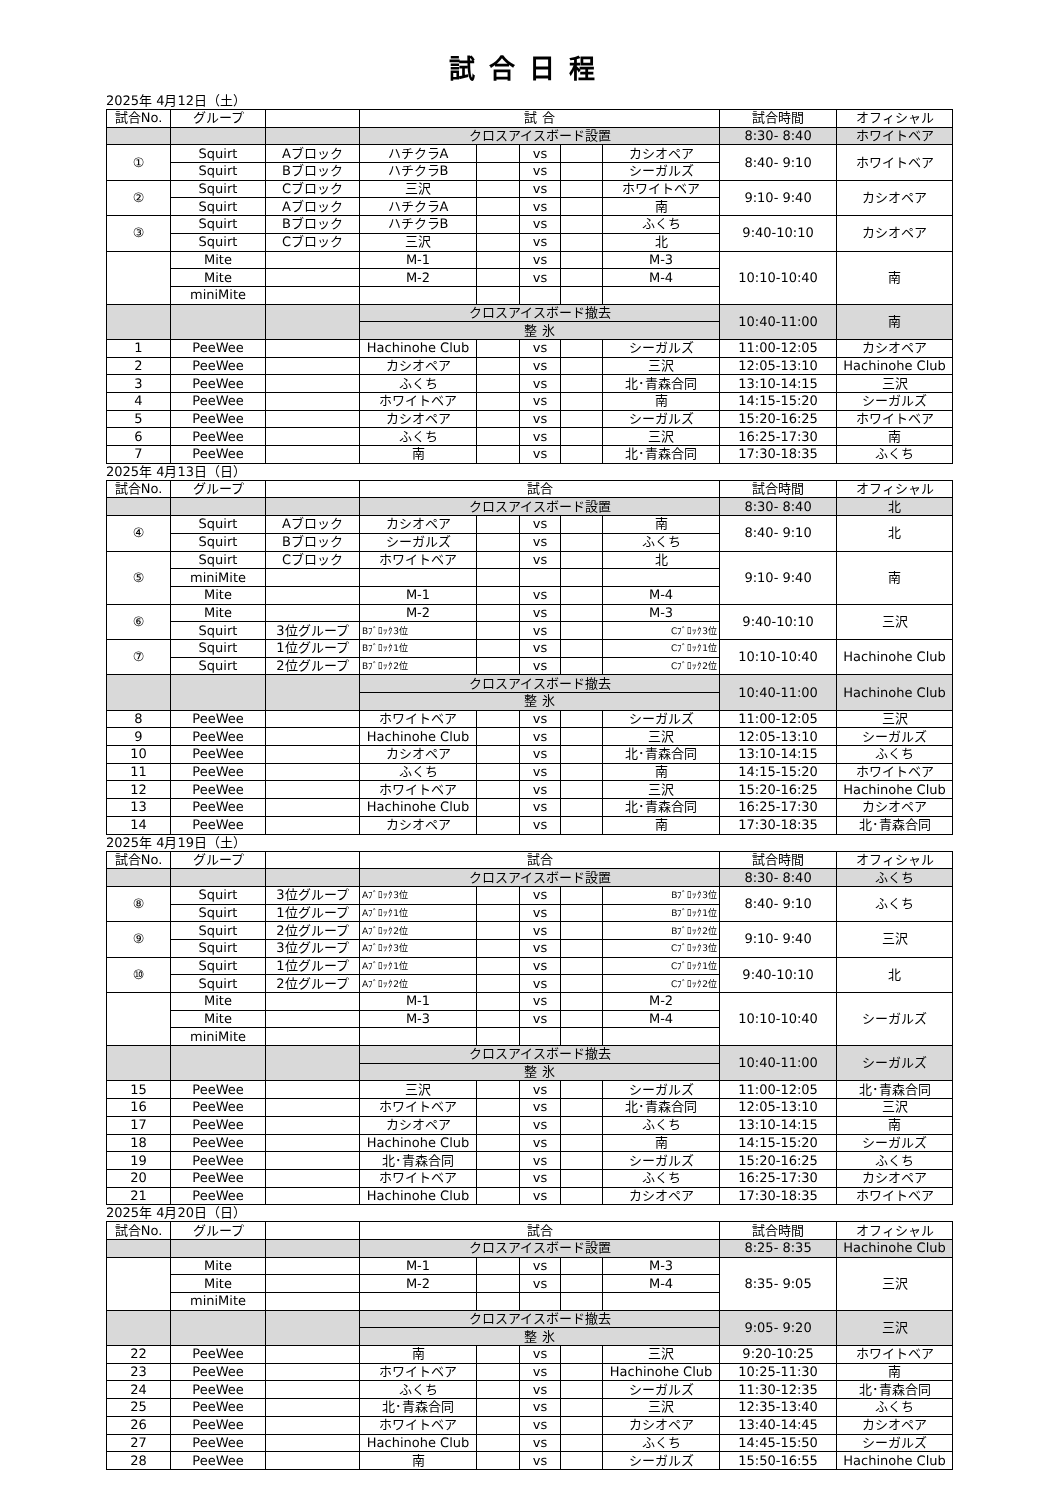試合日程
2025年 4月12日（土）
| 試合No. | グループ | | 試 合 | | | | | 試合時間 | オフィシャル |
| | | | クロスアイスボード設置 | | | | | 8:30- 8:40 | ホワイトベア |
| ① | Squirt | Aブロック | ハチクラA | | vs | | カシオペア | 8:40- 9:10 | ホワイトベア |
| | Squirt | Bブロック | ハチクラB | | vs | | シーガルズ | | |
| ② | Squirt | Cブロック | 三沢 | | vs | | ホワイトベア | 9:10- 9:40 | カシオペア |
| | Squirt | Aブロック | ハチクラA | | vs | | 南 | | |
| ③ | Squirt | Bブロック | ハチクラB | | vs | | ふくち | 9:40-10:10 | カシオペア |
| | Squirt | Cブロック | 三沢 | | vs | | 北 | | |
| | Mite | | M-1 | | vs | | M-3 | 10:10-10:40 | 南 |
| | Mite | | M-2 | | vs | | M-4 | | |
| | miniMite | | | | | | | | |
| | | | クロスアイスボード撤去 | | | | | 10:40-11:00 | 南 |
| | | | 整 氷 | | | | | | |
| 1 | PeeWee | | Hachinohe Club | | vs | | シーガルズ | 11:00-12:05 | カシオペア |
| 2 | PeeWee | | カシオペア | | vs | | 三沢 | 12:05-13:10 | Hachinohe Club |
| 3 | PeeWee | | ふくち | | vs | | 北･青森合同 | 13:10-14:15 | 三沢 |
| 4 | PeeWee | | ホワイトベア | | vs | | 南 | 14:15-15:20 | シーガルズ |
| 5 | PeeWee | | カシオペア | | vs | | シーガルズ | 15:20-16:25 | ホワイトベア |
| 6 | PeeWee | | ふくち | | vs | | 三沢 | 16:25-17:30 | 南 |
| 7 | PeeWee | | 南 | | vs | | 北･青森合同 | 17:30-18:35 | ふくち |
2025年 4月13日（日）
| 試合No. | グループ | | 試合 | | | | | 試合時間 | オフィシャル |
| | | | クロスアイスボード設置 | | | | | 8:30- 8:40 | 北 |
| ④ | Squirt | Aブロック | カシオペア | | vs | | 南 | 8:40- 9:10 | 北 |
| | Squirt | Bブロック | シーガルズ | | vs | | ふくち | | |
| ⑤ | Squirt | Cブロック | ホワイトベア | | vs | | 北 | 9:10- 9:40 | 南 |
| | miniMite | | | | | | | | |
| | Mite | | M-1 | | vs | | M-4 | | |
| ⑥ | Mite | | M-2 | | vs | | M-3 | 9:40-10:10 | 三沢 |
| | Squirt | 3位グループ | Bﾌﾞﾛｯｸ3位 | | vs | | Cﾌﾞﾛｯｸ3位 | | |
| ⑦ | Squirt | 1位グループ | Bﾌﾞﾛｯｸ1位 | | vs | | Cﾌﾞﾛｯｸ1位 | 10:10-10:40 | Hachinohe Club |
| | Squirt | 2位グループ | Bﾌﾞﾛｯｸ2位 | | vs | | Cﾌﾞﾛｯｸ2位 | | |
| | | | クロスアイスボード撤去 | | | | | 10:40-11:00 | Hachinohe Club |
| | | | 整 氷 | | | | | | |
| 8 | PeeWee | | ホワイトベア | | vs | | シーガルズ | 11:00-12:05 | 三沢 |
| 9 | PeeWee | | Hachinohe Club | | vs | | 三沢 | 12:05-13:10 | シーガルズ |
| 10 | PeeWee | | カシオペア | | vs | | 北･青森合同 | 13:10-14:15 | ふくち |
| 11 | PeeWee | | ふくち | | vs | | 南 | 14:15-15:20 | ホワイトベア |
| 12 | PeeWee | | ホワイトベア | | vs | | 三沢 | 15:20-16:25 | Hachinohe Club |
| 13 | PeeWee | | Hachinohe Club | | vs | | 北･青森合同 | 16:25-17:30 | カシオペア |
| 14 | PeeWee | | カシオペア | | vs | | 南 | 17:30-18:35 | 北･青森合同 |
2025年 4月19日（土）
| 試合No. | グループ | | 試合 | | | | | 試合時間 | オフィシャル |
| | | | クロスアイスボード設置 | | | | | 8:30- 8:40 | ふくち |
| ⑧ | Squirt | 3位グループ | Aﾌﾞﾛｯｸ3位 | | vs | | Bﾌﾞﾛｯｸ3位 | 8:40- 9:10 | ふくち |
| | Squirt | 1位グループ | Aﾌﾞﾛｯｸ1位 | | vs | | Bﾌﾞﾛｯｸ1位 | | |
| ⑨ | Squirt | 2位グループ | Aﾌﾞﾛｯｸ2位 | | vs | | Bﾌﾞﾛｯｸ2位 | 9:10- 9:40 | 三沢 |
| | Squirt | 3位グループ | Aﾌﾞﾛｯｸ3位 | | vs | | Cﾌﾞﾛｯｸ3位 | | |
| ⑩ | Squirt | 1位グループ | Aﾌﾞﾛｯｸ1位 | | vs | | Cﾌﾞﾛｯｸ1位 | 9:40-10:10 | 北 |
| | Squirt | 2位グループ | Aﾌﾞﾛｯｸ2位 | | vs | | Cﾌﾞﾛｯｸ2位 | | |
| | Mite | | M-1 | | vs | | M-2 | 10:10-10:40 | シーガルズ |
| | Mite | | M-3 | | vs | | M-4 | | |
| | miniMite | | | | | | | | |
| | | | クロスアイスボード撤去 | | | | | 10:40-11:00 | シーガルズ |
| | | | 整 氷 | | | | | | |
| 15 | PeeWee | | 三沢 | | vs | | シーガルズ | 11:00-12:05 | 北･青森合同 |
| 16 | PeeWee | | ホワイトベア | | vs | | 北･青森合同 | 12:05-13:10 | 三沢 |
| 17 | PeeWee | | カシオペア | | vs | | ふくち | 13:10-14:15 | 南 |
| 18 | PeeWee | | Hachinohe Club | | vs | | 南 | 14:15-15:20 | シーガルズ |
| 19 | PeeWee | | 北･青森合同 | | vs | | シーガルズ | 15:20-16:25 | ふくち |
| 20 | PeeWee | | ホワイトベア | | vs | | ふくち | 16:25-17:30 | カシオペア |
| 21 | PeeWee | | Hachinohe Club | | vs | | カシオペア | 17:30-18:35 | ホワイトベア |
2025年 4月20日（日）
| 試合No. | グループ | | 試合 | | | | | 試合時間 | オフィシャル |
| | | | クロスアイスボード設置 | | | | | 8:25- 8:35 | Hachinohe Club |
| | Mite | | M-1 | | vs | | M-3 | 8:35- 9:05 | 三沢 |
| | Mite | | M-2 | | vs | | M-4 | | |
| | miniMite | | | | | | | | |
| | | | クロスアイスボード撤去 | | | | | 9:05- 9:20 | 三沢 |
| | | | 整 氷 | | | | | | |
| 22 | PeeWee | | 南 | | vs | | 三沢 | 9:20-10:25 | ホワイトベア |
| 23 | PeeWee | | ホワイトベア | | vs | | Hachinohe Club | 10:25-11:30 | 南 |
| 24 | PeeWee | | ふくち | | vs | | シーガルズ | 11:30-12:35 | 北･青森合同 |
| 25 | PeeWee | | 北･青森合同 | | vs | | 三沢 | 12:35-13:40 | ふくち |
| 26 | PeeWee | | ホワイトベア | | vs | | カシオペア | 13:40-14:45 | カシオペア |
| 27 | PeeWee | | Hachinohe Club | | vs | | ふくち | 14:45-15:50 | シーガルズ |
| 28 | PeeWee | | 南 | | vs | | シーガルズ | 15:50-16:55 | Hachinohe Club |